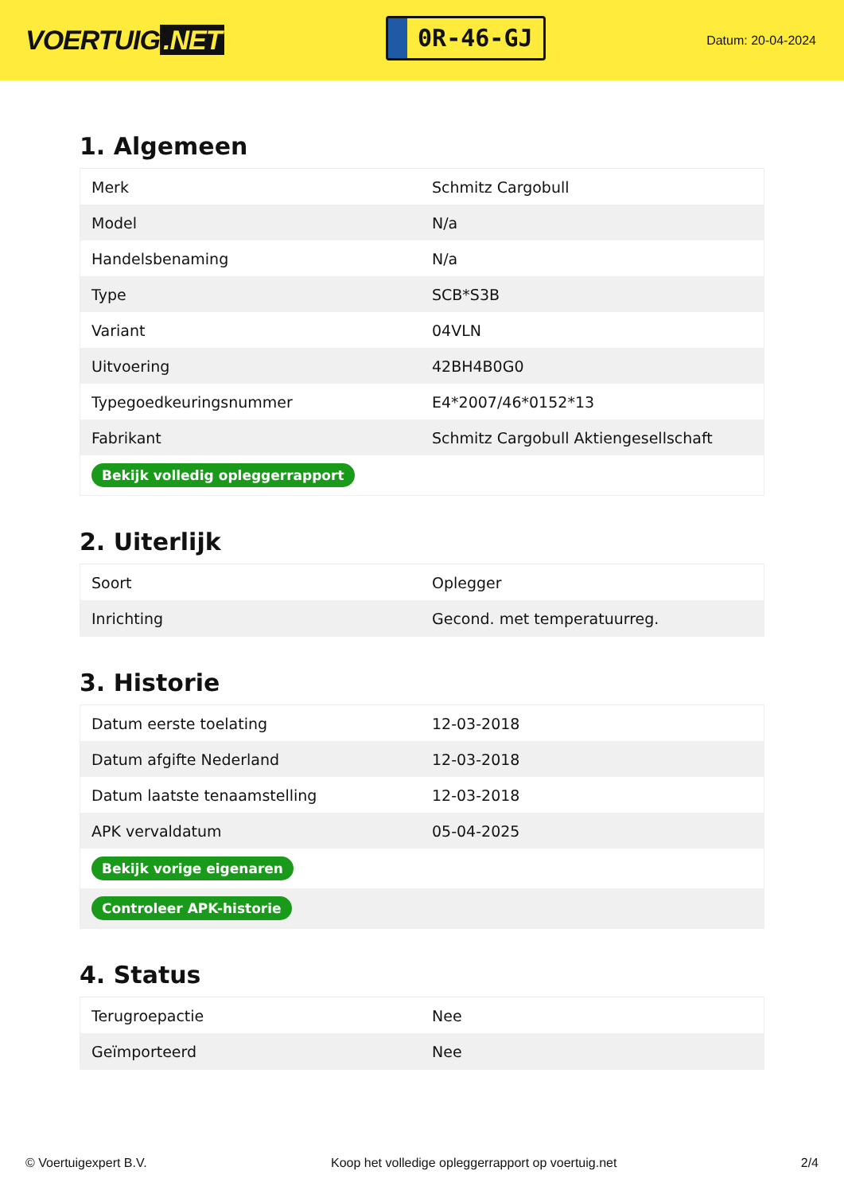VOERTUIG.NET
0R-46-GJ
Datum: 20-04-2024
1. Algemeen
| Merk | Schmitz Cargobull |
| Model | N/a |
| Handelsbenaming | N/a |
| Type | SCB*S3B |
| Variant | 04VLN |
| Uitvoering | 42BH4B0G0 |
| Typegoedkeuringsnummer | E4*2007/46*0152*13 |
| Fabrikant | Schmitz Cargobull Aktiengesellschaft |
| Bekijk volledig opleggerrapport | |
2. Uiterlijk
| Soort | Oplegger |
| Inrichting | Gecond. met temperatuurreg. |
3. Historie
| Datum eerste toelating | 12-03-2018 |
| Datum afgifte Nederland | 12-03-2018 |
| Datum laatste tenaamstelling | 12-03-2018 |
| APK vervaldatum | 05-04-2025 |
| Bekijk vorige eigenaren | |
| Controleer APK-historie | |
4. Status
| Terugroepactie | Nee |
| Geïmporteerd | Nee |
© Voertuigexpert B.V. Koop het volledige opleggerrapport op voertuig.net 2/4